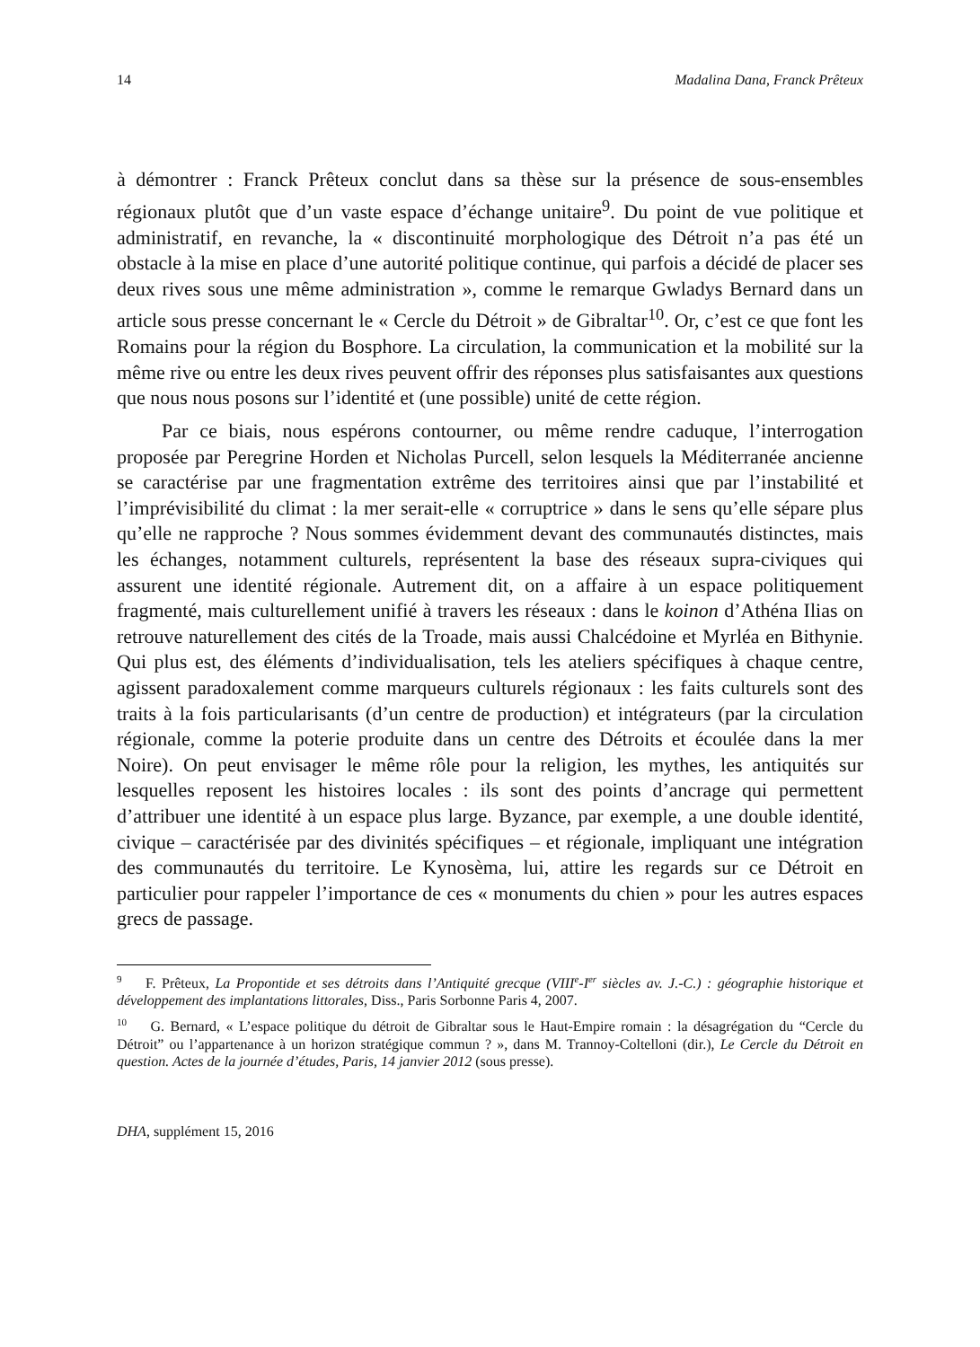14 Madalina Dana, Franck Prêteux
à démontrer : Franck Prêteux conclut dans sa thèse sur la présence de sous-ensembles régionaux plutôt que d’un vaste espace d’échange unitaire<sup>9</sup>. Du point de vue politique et administratif, en revanche, la « discontinuité morphologique des Détroit n’a pas été un obstacle à la mise en place d’une autorité politique continue, qui parfois a décidé de placer ses deux rives sous une même administration », comme le remarque Gwladys Bernard dans un article sous presse concernant le « Cercle du Détroit » de Gibraltar<sup>10</sup>. Or, c’est ce que font les Romains pour la région du Bosphore. La circulation, la communication et la mobilité sur la même rive ou entre les deux rives peuvent offrir des réponses plus satisfaisantes aux questions que nous nous posons sur l’identité et (une possible) unité de cette région.
Par ce biais, nous espérons contourner, ou même rendre caduque, l’interrogation proposée par Peregrine Horden et Nicholas Purcell, selon lesquels la Méditerranée ancienne se caractérise par une fragmentation extrême des territoires ainsi que par l’instabilité et l’imprévisibilité du climat : la mer serait-elle « corruptrice » dans le sens qu’elle sépare plus qu’elle ne rapproche ? Nous sommes évidemment devant des communautés distinctes, mais les échanges, notamment culturels, représentent la base des réseaux supra-civiques qui assurent une identité régionale. Autrement dit, on a affaire à un espace politiquement fragmenté, mais culturellement unifié à travers les réseaux : dans le koinon d’Athéna Ilias on retrouve naturellement des cités de la Troade, mais aussi Chalcédoine et Myrléa en Bithynie. Qui plus est, des éléments d’individualisation, tels les ateliers spécifiques à chaque centre, agissent paradoxalement comme marqueurs culturels régionaux : les faits culturels sont des traits à la fois particularisants (d’un centre de production) et intégrateurs (par la circulation régionale, comme la poterie produite dans un centre des Détroits et écoulée dans la mer Noire). On peut envisager le même rôle pour la religion, les mythes, les antiquités sur lesquelles reposent les histoires locales : ils sont des points d’ancrage qui permettent d’attribuer une identité à un espace plus large. Byzance, par exemple, a une double identité, civique – caractérisée par des divinités spécifiques – et régionale, impliquant une intégration des communautés du territoire. Le Kynosèma, lui, attire les regards sur ce Détroit en particulier pour rappeler l’importance de ces « monuments du chien » pour les autres espaces grecs de passage.
<sup>9</sup> F. Prêteux, La Propontide et ses détroits dans l’Antiquité grecque (VIII<sup>e</sup>-I<sup>er</sup> siècles av. J.-C.) : géographie historique et développement des implantations littorales, Diss., Paris Sorbonne Paris 4, 2007.
<sup>10</sup> G. Bernard, « L’espace politique du détroit de Gibraltar sous le Haut-Empire romain : la désagrégation du “Cercle du Détroit” ou l’appartenance à un horizon stratégique commun ? », dans M. Trannoy-Coltelloni (dir.), Le Cercle du Détroit en question. Actes de la journée d’études, Paris, 14 janvier 2012 (sous presse).
DHA, supplément 15, 2016